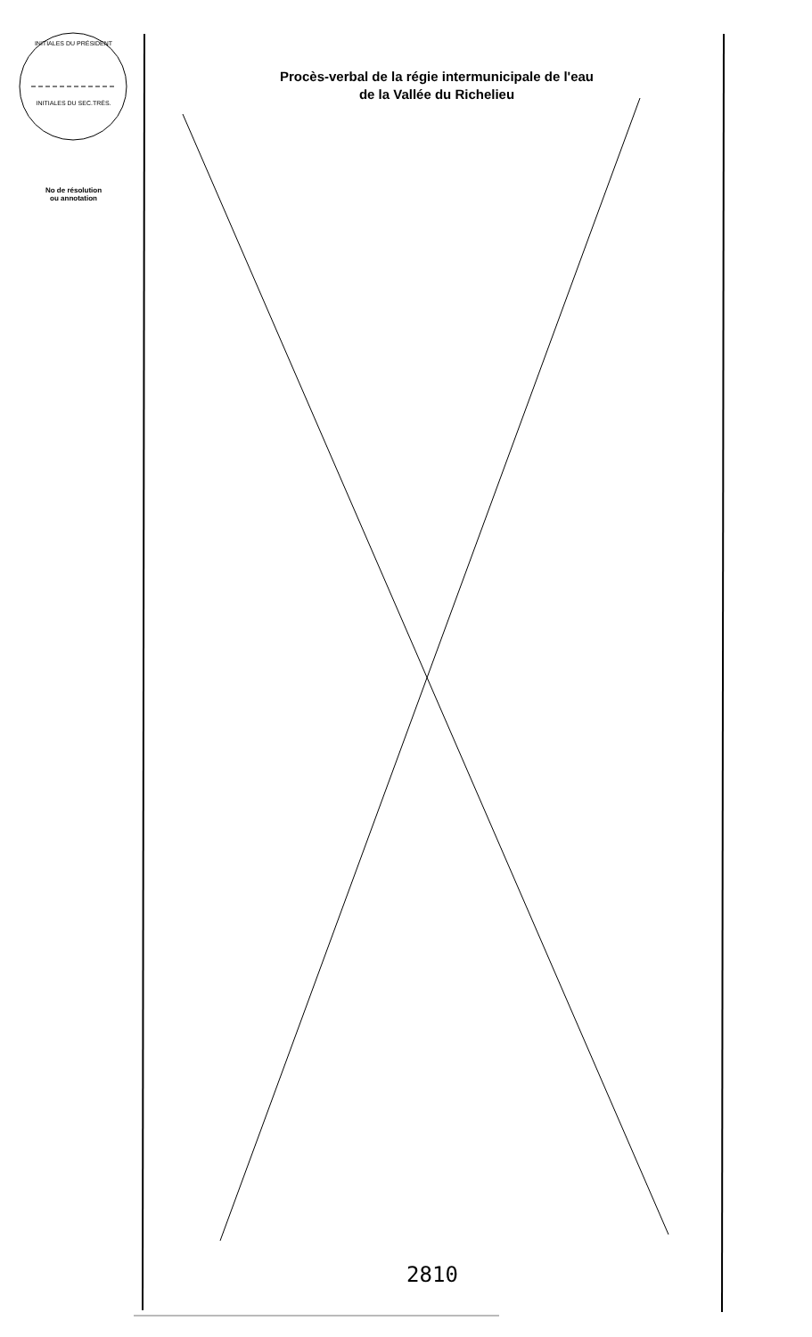INITIALES DU PRÉSIDENT
INITIALES DU SEC.TRÉS.
No de résolution
ou annotation
Procès-verbal de la régie intermunicipale de l'eau
de la Vallée du Richelieu
2810